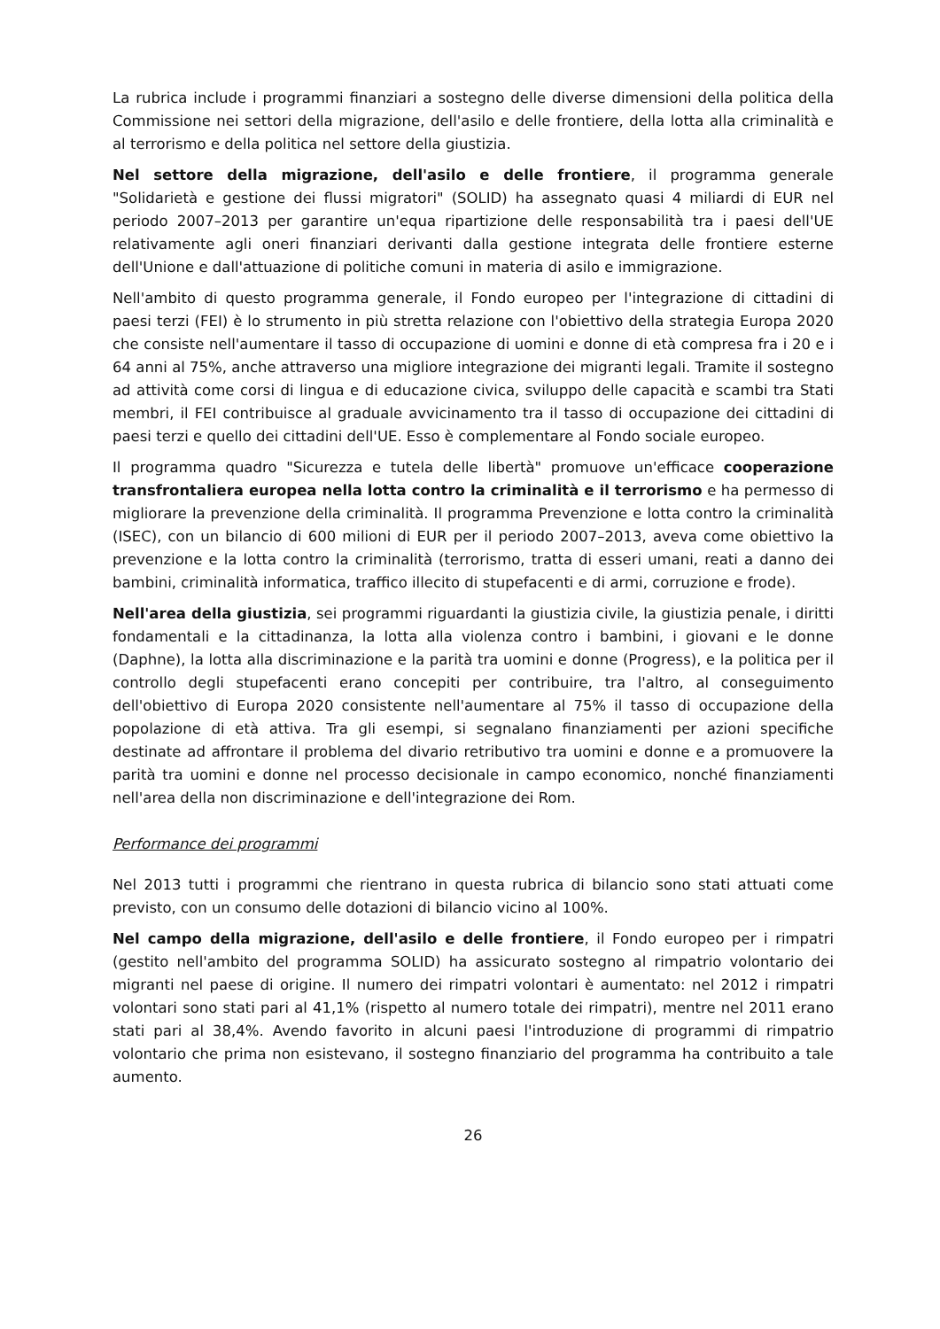La rubrica include i programmi finanziari a sostegno delle diverse dimensioni della politica della Commissione nei settori della migrazione, dell'asilo e delle frontiere, della lotta alla criminalità e al terrorismo e della politica nel settore della giustizia.
Nel settore della migrazione, dell'asilo e delle frontiere, il programma generale "Solidarietà e gestione dei flussi migratori" (SOLID) ha assegnato quasi 4 miliardi di EUR nel periodo 2007–2013 per garantire un'equa ripartizione delle responsabilità tra i paesi dell'UE relativamente agli oneri finanziari derivanti dalla gestione integrata delle frontiere esterne dell'Unione e dall'attuazione di politiche comuni in materia di asilo e immigrazione.
Nell'ambito di questo programma generale, il Fondo europeo per l'integrazione di cittadini di paesi terzi (FEI) è lo strumento in più stretta relazione con l'obiettivo della strategia Europa 2020 che consiste nell'aumentare il tasso di occupazione di uomini e donne di età compresa fra i 20 e i 64 anni al 75%, anche attraverso una migliore integrazione dei migranti legali. Tramite il sostegno ad attività come corsi di lingua e di educazione civica, sviluppo delle capacità e scambi tra Stati membri, il FEI contribuisce al graduale avvicinamento tra il tasso di occupazione dei cittadini di paesi terzi e quello dei cittadini dell'UE. Esso è complementare al Fondo sociale europeo.
Il programma quadro "Sicurezza e tutela delle libertà" promuove un'efficace cooperazione transfrontaliera europea nella lotta contro la criminalità e il terrorismo e ha permesso di migliorare la prevenzione della criminalità. Il programma Prevenzione e lotta contro la criminalità (ISEC), con un bilancio di 600 milioni di EUR per il periodo 2007–2013, aveva come obiettivo la prevenzione e la lotta contro la criminalità (terrorismo, tratta di esseri umani, reati a danno dei bambini, criminalità informatica, traffico illecito di stupefacenti e di armi, corruzione e frode).
Nell'area della giustizia, sei programmi riguardanti la giustizia civile, la giustizia penale, i diritti fondamentali e la cittadinanza, la lotta alla violenza contro i bambini, i giovani e le donne (Daphne), la lotta alla discriminazione e la parità tra uomini e donne (Progress), e la politica per il controllo degli stupefacenti erano concepiti per contribuire, tra l'altro, al conseguimento dell'obiettivo di Europa 2020 consistente nell'aumentare al 75% il tasso di occupazione della popolazione di età attiva. Tra gli esempi, si segnalano finanziamenti per azioni specifiche destinate ad affrontare il problema del divario retributivo tra uomini e donne e a promuovere la parità tra uomini e donne nel processo decisionale in campo economico, nonché finanziamenti nell'area della non discriminazione e dell'integrazione dei Rom.
Performance dei programmi
Nel 2013 tutti i programmi che rientrano in questa rubrica di bilancio sono stati attuati come previsto, con un consumo delle dotazioni di bilancio vicino al 100%.
Nel campo della migrazione, dell'asilo e delle frontiere, il Fondo europeo per i rimpatri (gestito nell'ambito del programma SOLID) ha assicurato sostegno al rimpatrio volontario dei migranti nel paese di origine. Il numero dei rimpatri volontari è aumentato: nel 2012 i rimpatri volontari sono stati pari al 41,1% (rispetto al numero totale dei rimpatri), mentre nel 2011 erano stati pari al 38,4%. Avendo favorito in alcuni paesi l'introduzione di programmi di rimpatrio volontario che prima non esistevano, il sostegno finanziario del programma ha contribuito a tale aumento.
26